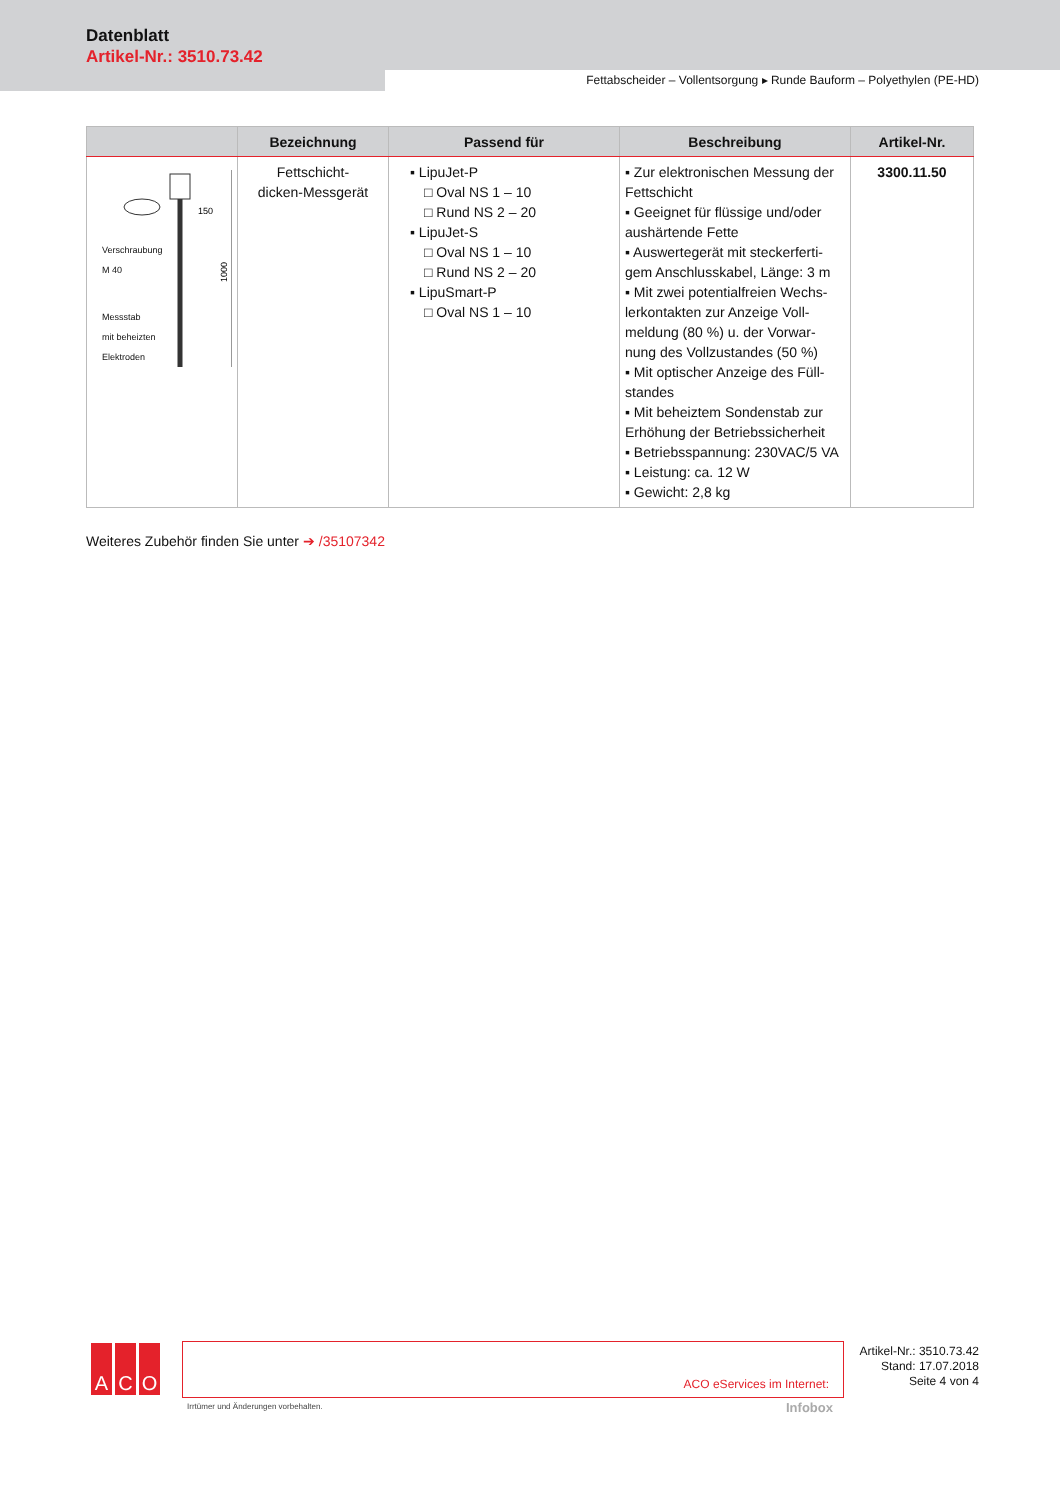Datenblatt
Artikel-Nr.: 3510.73.42
Fettabscheider – Vollentsorgung ▸ Runde Bauform – Polyethylen (PE-HD)
| | Bezeichnung | Passend für | Beschreibung | Artikel-Nr. |
| --- | --- | --- | --- | --- |
| 150 1000 Verschraubung M 40 Messstab mit beheizten Elektroden | Fettschicht- dicken-Messgerät | ▪ LipuJet-P □ Oval NS 1 – 10 □ Rund NS 2 – 20 ▪ LipuJet-S □ Oval NS 1 – 10 □ Rund NS 2 – 20 ▪ LipuSmart-P □ Oval NS 1 – 10 | ▪ Zur elektronischen Messung der Fettschicht ▪ Geeignet für flüssige und/oder aushärtende Fette ▪ Auswertegerät mit steckerferti-gem Anschlusskabel, Länge: 3 m ▪ Mit zwei potentialfreien Wechs-lerkontakten zur Anzeige Voll-meldung (80 %) u. der Vorwar-nung des Vollzustandes (50 %) ▪ Mit optischer Anzeige des Füll-standes ▪ Mit beheiztem Sondenstab zur Erhöhung der Betriebssicherheit ▪ Betriebsspannung: 230VAC/5 VA ▪ Leistung: ca. 12 W ▪ Gewicht: 2,8 kg | 3300.11.50 |
Weiteres Zubehör finden Sie unter ➔ /35107342
A C O ACO eServices im Internet:
Irrtümer und Änderungen vorbehalten.
Infobox
Artikel-Nr.: 3510.73.42
Stand: 17.07.2018
Seite 4 von 4